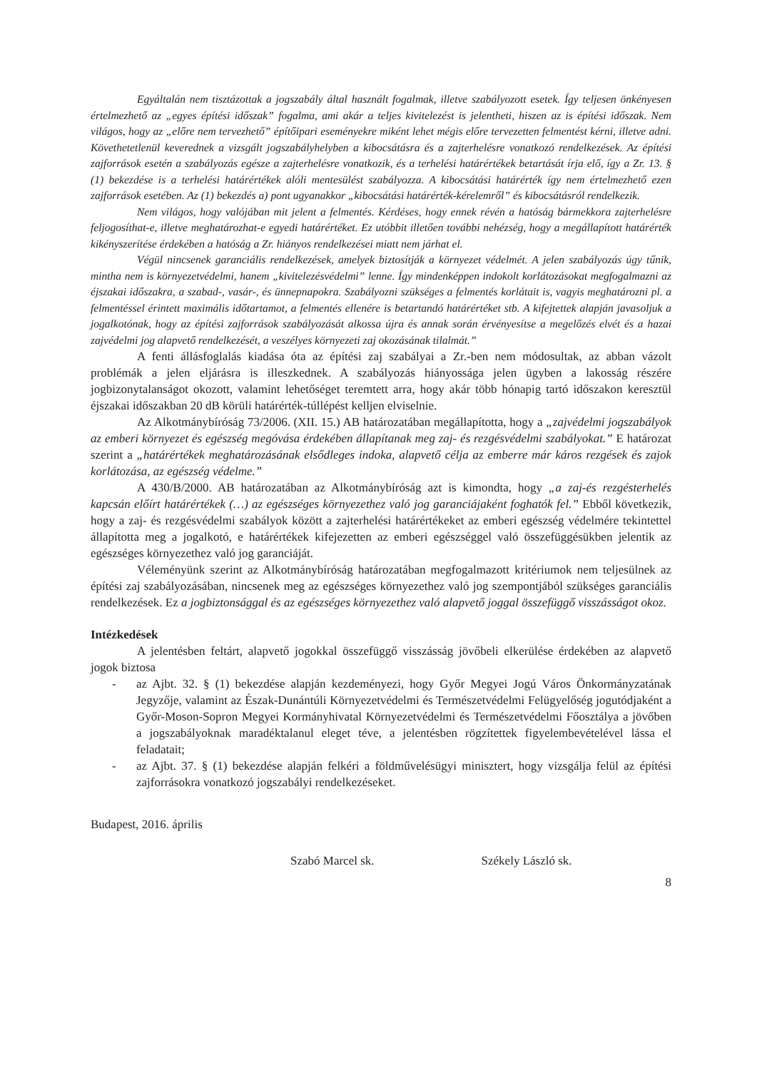Egyáltalán nem tisztázottak a jogszabály által használt fogalmak, illetve szabályozott esetek. Így teljesen önkényesen értelmezhető az „egyes építési időszak” fogalma, ami akár a teljes kivitelezést is jelentheti, hiszen az is építési időszak. Nem világos, hogy az „előre nem tervezhető” építőipari eseményekre miként lehet mégis előre tervezetten felmentést kérni, illetve adni. Követhetetlenül keverednek a vizsgált jogszabályhelyben a kibocsátásra és a zajterhelésre vonatkozó rendelkezések. Az építési zajforrások esetén a szabályozás egésze a zajterhelésre vonatkozik, és a terhelési határértékek betartását írja elő, így a Zr. 13. § (1) bekezdése is a terhelési határértékek alóli mentesülést szabályozza. A kibocsátási határérték így nem értelmezhető ezen zajforrások esetében. Az (1) bekezdés a) pont ugyanakkor „kibocsátási határérték-kérelemről” és kibocsátásról rendelkezik.
Nem világos, hogy valójában mit jelent a felmentés. Kérdéses, hogy ennek révén a hatóság bármekkora zajterhelésre feljogosíthat-e, illetve meghatározhat-e egyedi határértéket. Ez utóbbit illetően további nehézség, hogy a megállapított határérték kikényszerítése érdekében a hatóság a Zr. hiányos rendelkezései miatt nem járhat el.
Végül nincsenek garanciális rendelkezések, amelyek biztosítják a környezet védelmét. A jelen szabályozás úgy tűnik, mintha nem is környezetvédelmi, hanem „kivitelezésvédelmi” lenne. Így mindenképpen indokolt korlátozásokat megfogalmazni az éjszakai időszakra, a szabad-, vasár-, és ünnepnapokra. Szabályozni szükséges a felmentés korlátait is, vagyis meghatározni pl. a felmentéssel érintett maximális időtartamot, a felmentés ellenére is betartandó határértéket stb. A kifejtettek alapján javasoljuk a jogalkotónak, hogy az építési zajforrások szabályozását alkossa újra és annak során érvényesítse a megelőzés elvét és a hazai zajvédelmi jog alapvető rendelkezését, a veszélyes környezeti zaj okozásának tilalmát.”
A fenti állásfoglalás kiadása óta az építési zaj szabályai a Zr.-ben nem módosultak, az abban vázolt problémák a jelen eljárásra is illeszkednek. A szabályozás hiányossága jelen ügyben a lakosság részére jogbizonytalanságot okozott, valamint lehetőséget teremtett arra, hogy akár több hónapig tartó időszakon keresztül éjszakai időszakban 20 dB körüli határérték-túllépést kelljen elviselnie.
Az Alkotmánybíróság 73/2006. (XII. 15.) AB határozatában megállapította, hogy a „zajvédelmi jogszabályok az emberi környezet és egészség megóvása érdekében állapítanak meg zaj- és rezgésvédelmi szabályokat.” E határozat szerint a „határértékek meghatározásának elsődleges indoka, alapvető célja az emberre már káros rezgések és zajok korlátozása, az egészség védelme.”
A 430/B/2000. AB határozatában az Alkotmánybíróság azt is kimondta, hogy „a zaj-és rezgésterhelés kapcsán előírt határértékek (…) az egészséges környezethez való jog garanciájaként foghatók fel.” Ebből következik, hogy a zaj- és rezgésvédelmi szabályok között a zajterhelési határértékeket az emberi egészség védelmére tekintettel állapította meg a jogalkotó, e határértékek kifejezetten az emberi egészséggel való összefüggésükben jelentik az egészséges környezethez való jog garanciáját.
Véleményünk szerint az Alkotmánybíróság határozatában megfogalmazott kritériumok nem teljesülnek az építési zaj szabályozásában, nincsenek meg az egészséges környezethez való jog szempontjából szükséges garanciális rendelkezések. Ez a jogbiztonsággal és az egészséges környezethez való alapvető joggal összefüggő visszásságot okoz.
Intézkedések
A jelentésben feltárt, alapvető jogokkal összefüggő visszásság jövőbeli elkerülése érdekében az alapvető jogok biztosa
- az Ajbt. 32. § (1) bekezdése alapján kezdeményezi, hogy Győr Megyei Jogú Város Önkormányzatának Jegyzője, valamint az Észak-Dunántúli Környezetvédelmi és Természetvédelmi Felügyelőség jogutódjaként a Győr-Moson-Sopron Megyei Kormányhivatal Környezetvédelmi és Természetvédelmi Főosztálya a jövőben a jogszabályoknak maradéktalanul eleget téve, a jelentésben rögzítettek figyelembevételével lássa el feladatait;
- az Ajbt. 37. § (1) bekezdése alapján felkéri a földművelésügyi minisztert, hogy vizsgálja felül az építési zajforrásokra vonatkozó jogszabályi rendelkezéseket.
Budapest, 2016. április
Szabó Marcel sk. Székely László sk.
8